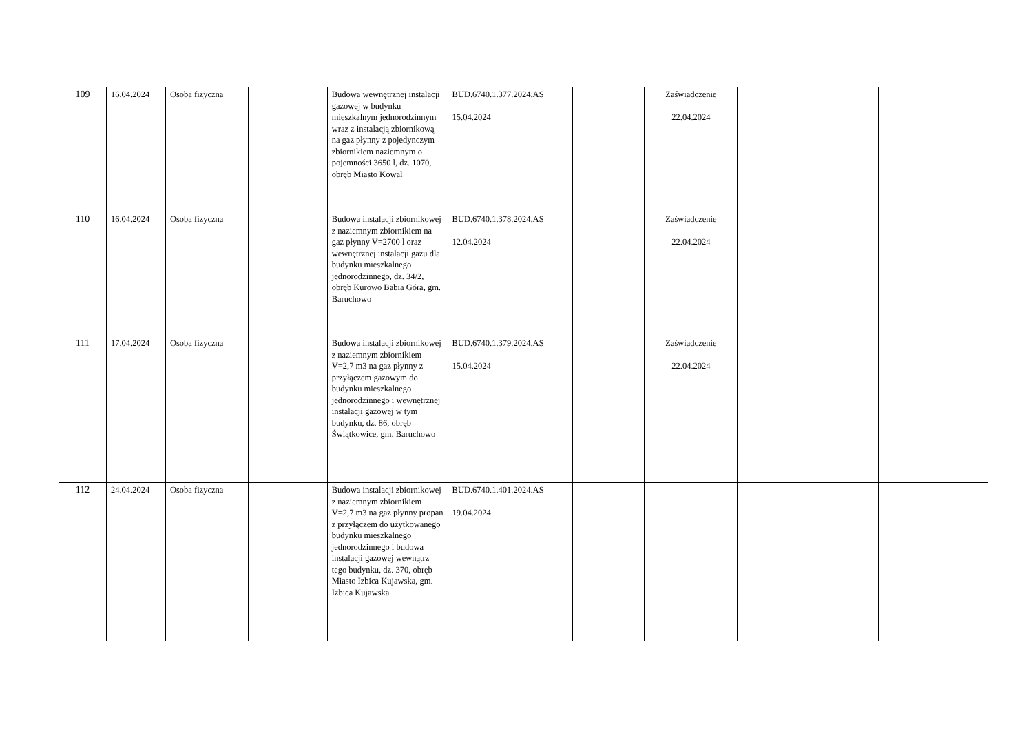| 109 | 16.04.2024 | Osoba fizyczna | | Budowa wewnętrznej instalacji gazowej w budynku mieszkalnym jednorodzinnym wraz z instalacją zbiornikową na gaz płynny z pojedynczym zbiornikiem naziemnym o pojemności 3650 l, dz. 1070, obręb Miasto Kowal | BUD.6740.1.377.2024.AS 15.04.2024 | | Zaświadczenie 22.04.2024 | | |
| 110 | 16.04.2024 | Osoba fizyczna | | Budowa instalacji zbiornikowej z naziemnym zbiornikiem na gaz płynny V=2700 l oraz wewnętrznej instalacji gazu dla budynku mieszkalnego jednorodzinnego, dz. 34/2, obręb Kurowo Babia Góra, gm. Baruchowo | BUD.6740.1.378.2024.AS 12.04.2024 | | Zaświadczenie 22.04.2024 | | |
| 111 | 17.04.2024 | Osoba fizyczna | | Budowa instalacji zbiornikowej z naziemnym zbiornikiem V=2,7 m3 na gaz płynny z przyłączem gazowym do budynku mieszkalnego jednorodzinnego i wewnętrznej instalacji gazowej w tym budynku, dz. 86, obręb Świątkowice, gm. Baruchowo | BUD.6740.1.379.2024.AS 15.04.2024 | | Zaświadczenie 22.04.2024 | | |
| 112 | 24.04.2024 | Osoba fizyczna | | Budowa instalacji zbiornikowej z naziemnym zbiornikiem V=2,7 m3 na gaz płynny propan z przyłączem do użytkowanego budynku mieszkalnego jednorodzinnego i budowa instalacji gazowej wewnątrz tego budynku, dz. 370, obręb Miasto Izbica Kujawska, gm. Izbica Kujawska | BUD.6740.1.401.2024.AS 19.04.2024 | | | | |